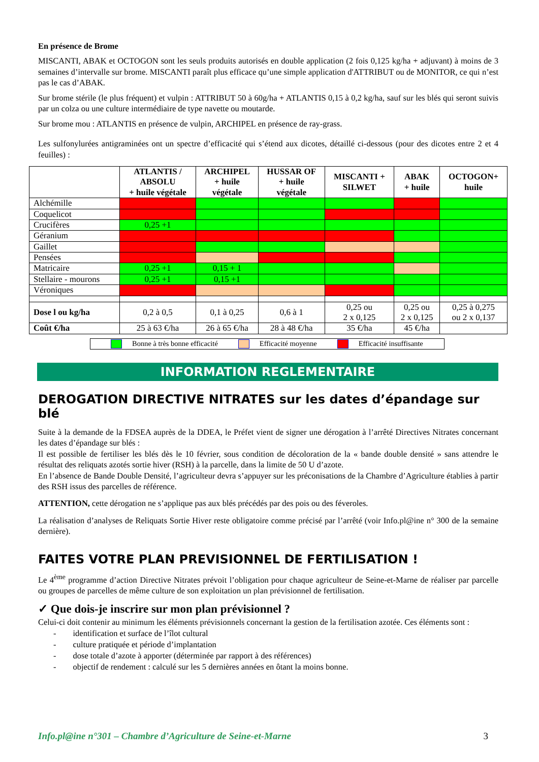En présence de Brome
MISCANTI, ABAK et OCTOGON sont les seuls produits autorisés en double application (2 fois 0,125 kg/ha + adjuvant) à moins de 3 semaines d’intervalle sur brome. MISCANTI paraît plus efficace qu’une simple application d'ATTRIBUT ou de MONITOR, ce qui n’est pas le cas d’ABAK.
Sur brome stérile (le plus fréquent) et vulpin : ATTRIBUT 50 à 60g/ha + ATLANTIS 0,15 à 0,2 kg/ha, sauf sur les blés qui seront suivis par un colza ou une culture intermédiaire de type navette ou moutarde.
Sur brome mou : ATLANTIS en présence de vulpin, ARCHIPEL en présence de ray-grass.
Les sulfonylurées antigraminées ont un spectre d’efficacité qui s’étend aux dicotes, détaillé ci-dessous (pour des dicotes entre 2 et 4 feuilles) :
| | ATLANTIS / ABSOLU + huile végétale | ARCHIPEL + huile végétale | HUSSAR OF + huile végétale | MISCANTI + SILWET | ABAK + huile | OCTOGON+ huile |
| --- | --- | --- | --- | --- | --- | --- |
| Alchémille | | | | | | |
| Coquelicot | | | | | | |
| Crucifères | 0,25 +1 | | | | | |
| Géranium | | | | | | |
| Gaillet | | | | | | |
| Pensées | | | | | | |
| Matricaire | 0,25 +1 | 0,15 + 1 | | | | |
| Stellaire - mourons | 0,25 +1 | 0,15 +1 | | | | |
| Véroniques | | | | | | |
| Dose l ou kg/ha | 0,2 à 0,5 | 0,1 à 0,25 | 0,6 à 1 | 0,25 ou 2 x 0,125 | 0,25 ou 2 x 0,125 | 0,25 à 0,275 ou 2 x 0,137 |
| Coût €/ha | 25 à 63 €/ha | 26 à 65 €/ha | 28 à 48 €/ha | 35 €/ha | 45 €/ha | |
Bonne à très bonne efficacité Efficacité moyenne Efficacité insuffisante
INFORMATION REGLEMENTAIRE
DEROGATION DIRECTIVE NITRATES sur les dates d’épandage sur blé
Suite à la demande de la FDSEA auprès de la DDEA, le Préfet vient de signer une dérogation à l’arrêté Directives Nitrates concernant les dates d’épandage sur blés :
Il est possible de fertiliser les blés dès le 10 février, sous condition de décoloration de la « bande double densité » sans attendre le résultat des reliquats azotés sortie hiver (RSH) à la parcelle, dans la limite de 50 U d’azote.
En l’absence de Bande Double Densité, l’agriculteur devra s’appuyer sur les préconisations de la Chambre d’Agriculture établies à partir des RSH issus des parcelles de référence.
ATTENTION, cette dérogation ne s’applique pas aux blés précédés par des pois ou des féveroles.
La réalisation d’analyses de Reliquats Sortie Hiver reste obligatoire comme précisé par l’arrêté (voir Info.pl@ine n° 300 de la semaine dernière).
FAITES VOTRE PLAN PREVISIONNEL DE FERTILISATION !
Le 4<sup>ème</sup> programme d’action Directive Nitrates prévoit l’obligation pour chaque agriculteur de Seine-et-Marne de réaliser par parcelle ou groupes de parcelles de même culture de son exploitation un plan prévisionnel de fertilisation.
✓ Que dois-je inscrire sur mon plan prévisionnel ?
Celui-ci doit contenir au minimum les éléments prévisionnels concernant la gestion de la fertilisation azotée. Ces éléments sont :
- identification et surface de l’îlot cultural
- culture pratiquée et période d’implantation
- dose totale d’azote à apporter (déterminée par rapport à des références)
- objectif de rendement : calculé sur les 5 dernières années en ôtant la moins bonne.
Info.pl@ine n°301 – Chambre d’Agriculture de Seine-et-Marne 3